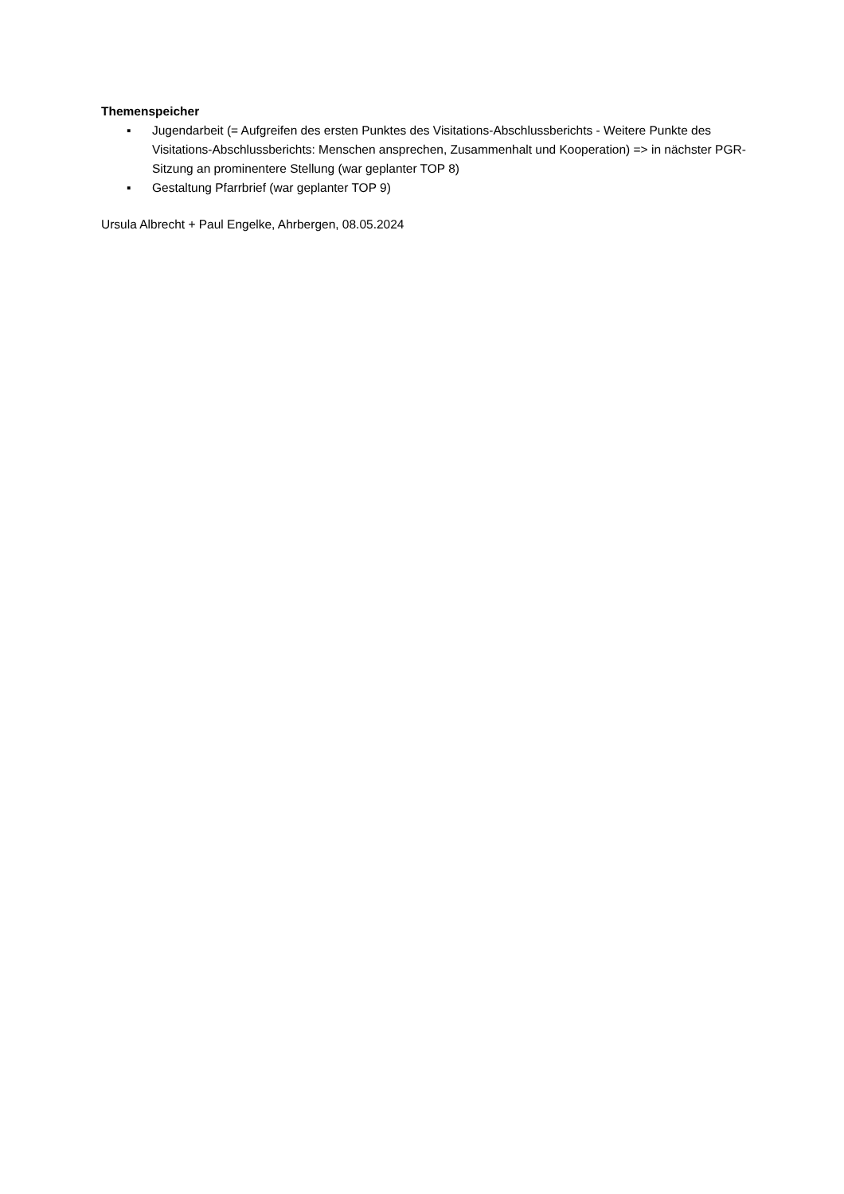Themenspeicher
▪ Jugendarbeit (= Aufgreifen des ersten Punktes des Visitations-Abschlussberichts - Weitere Punkte des Visitations-Abschlussberichts: Menschen ansprechen, Zusammenhalt und Kooperation) => in nächster PGR-Sitzung an prominentere Stellung (war geplanter TOP 8)
▪ Gestaltung Pfarrbrief (war geplanter TOP 9)
Ursula Albrecht + Paul Engelke, Ahrbergen, 08.05.2024